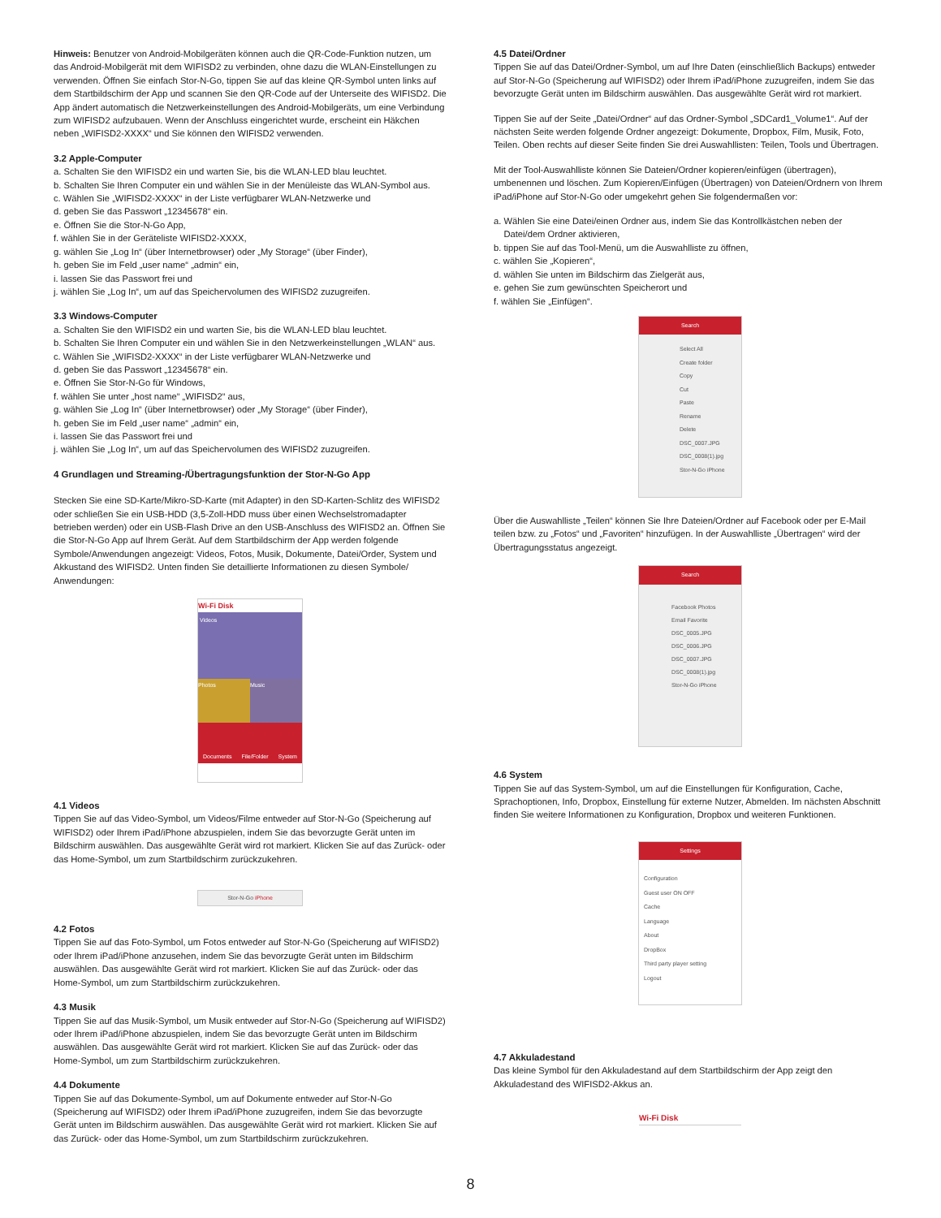Hinweis: Benutzer von Android-Mobilgeräten können auch die QR-Code-Funktion nutzen, um das Android-Mobilgerät mit dem WIFISD2 zu verbinden, ohne dazu die WLAN-Einstellungen zu verwenden. Öffnen Sie einfach Stor-N-Go, tippen Sie auf das kleine QR-Symbol unten links auf dem Startbildschirm der App und scannen Sie den QR-Code auf der Unterseite des WIFISD2. Die App ändert automatisch die Netzwerkeinstellungen des Android-Mobilgeräts, um eine Verbindung zum WIFISD2 aufzubauen. Wenn der Anschluss eingerichtet wurde, erscheint ein Häkchen neben „WIFISD2-XXXX“ und Sie können den WIFISD2 verwenden.
3.2 Apple-Computer
a. Schalten Sie den WIFISD2 ein und warten Sie, bis die WLAN-LED blau leuchtet.
b. Schalten Sie Ihren Computer ein und wählen Sie in der Menüleiste das WLAN-Symbol aus.
c. Wählen Sie „WIFISD2-XXXX“ in der Liste verfügbarer WLAN-Netzwerke und
d. geben Sie das Passwort „12345678“ ein.
e. Öffnen Sie die Stor-N-Go App,
f. wählen Sie in der Geräteliste WIFISD2-XXXX,
g. wählen Sie „Log In“ (über Internetbrowser) oder „My Storage“ (über Finder),
h. geben Sie im Feld „user name“ „admin“ ein,
i. lassen Sie das Passwort frei und
j. wählen Sie „Log In“, um auf das Speichervolumen des WIFISD2 zuzugreifen.
3.3 Windows-Computer
a. Schalten Sie den WIFISD2 ein und warten Sie, bis die WLAN-LED blau leuchtet.
b. Schalten Sie Ihren Computer ein und wählen Sie in den Netzwerkeinstellungen „WLAN“ aus.
c. Wählen Sie „WIFISD2-XXXX“ in der Liste verfügbarer WLAN-Netzwerke und
d. geben Sie das Passwort „12345678“ ein.
e. Öffnen Sie Stor-N-Go für Windows,
f. wählen Sie unter „host name“ „WIFISD2“ aus,
g. wählen Sie „Log In“ (über Internetbrowser) oder „My Storage“ (über Finder),
h. geben Sie im Feld „user name“ „admin“ ein,
i. lassen Sie das Passwort frei und
j. wählen Sie „Log In“, um auf das Speichervolumen des WIFISD2 zuzugreifen.
4 Grundlagen und Streaming-/Übertragungsfunktion der Stor-N-Go App
Stecken Sie eine SD-Karte/Mikro-SD-Karte (mit Adapter) in den SD-Karten-Schlitz des WIFISD2 oder schließen Sie ein USB-HDD (3,5-Zoll-HDD muss über einen Wechselstromadapter betrieben werden) oder ein USB-Flash Drive an den USB-Anschluss des WIFISD2 an. Öffnen Sie die Stor-N-Go App auf Ihrem Gerät. Auf dem Startbildschirm der App werden folgende Symbole/Anwendungen angezeigt: Videos, Fotos, Musik, Dokumente, Datei/Order, System und Akkustand des WIFISD2. Unten finden Sie detaillierte Informationen zu diesen Symbole/ Anwendungen:
Wi-Fi Disk
Videos
Photos Music
Documents File/Folder System
4.1 Videos
Tippen Sie auf das Video-Symbol, um Videos/Filme entweder auf Stor-N-Go (Speicherung auf WIFISD2) oder Ihrem iPad/iPhone abzuspielen, indem Sie das bevorzugte Gerät unten im Bildschirm auswählen. Das ausgewählte Gerät wird rot markiert. Klicken Sie auf das Zurück- oder das Home-Symbol, um zum Startbildschirm zurückzukehren.
Stor-N-Go iPhone
4.2 Fotos
Tippen Sie auf das Foto-Symbol, um Fotos entweder auf Stor-N-Go (Speicherung auf WIFISD2) oder Ihrem iPad/iPhone anzusehen, indem Sie das bevorzugte Gerät unten im Bildschirm auswählen. Das ausgewählte Gerät wird rot markiert. Klicken Sie auf das Zurück- oder das Home-Symbol, um zum Startbildschirm zurückzukehren.
4.3 Musik
Tippen Sie auf das Musik-Symbol, um Musik entweder auf Stor-N-Go (Speicherung auf WIFISD2) oder Ihrem iPad/iPhone abzuspielen, indem Sie das bevorzugte Gerät unten im Bildschirm auswählen. Das ausgewählte Gerät wird rot markiert. Klicken Sie auf das Zurück- oder das Home-Symbol, um zum Startbildschirm zurückzukehren.
4.4 Dokumente
Tippen Sie auf das Dokumente-Symbol, um auf Dokumente entweder auf Stor-N-Go (Speicherung auf WIFISD2) oder Ihrem iPad/iPhone zuzugreifen, indem Sie das bevorzugte Gerät unten im Bildschirm auswählen. Das ausgewählte Gerät wird rot markiert. Klicken Sie auf das Zurück- oder das Home-Symbol, um zum Startbildschirm zurückzukehren.
4.5 Datei/Ordner
Tippen Sie auf das Datei/Ordner-Symbol, um auf Ihre Daten (einschließlich Backups) entweder auf Stor-N-Go (Speicherung auf WIFISD2) oder Ihrem iPad/iPhone zuzugreifen, indem Sie das bevorzugte Gerät unten im Bildschirm auswählen. Das ausgewählte Gerät wird rot markiert.
Tippen Sie auf der Seite „Datei/Ordner“ auf das Ordner-Symbol „SDCard1_Volume1“. Auf der nächsten Seite werden folgende Ordner angezeigt: Dokumente, Dropbox, Film, Musik, Foto, Teilen. Oben rechts auf dieser Seite finden Sie drei Auswahllisten: Teilen, Tools und Übertragen.
Mit der Tool-Auswahlliste können Sie Dateien/Ordner kopieren/einfügen (übertragen), umbenennen und löschen. Zum Kopieren/Einfügen (Übertragen) von Dateien/Ordnern von Ihrem iPad/iPhone auf Stor-N-Go oder umgekehrt gehen Sie folgendermaßen vor:
a. Wählen Sie eine Datei/einen Ordner aus, indem Sie das Kontrollkästchen neben der
Datei/dem Ordner aktivieren,
b. tippen Sie auf das Tool-Menü, um die Auswahlliste zu öffnen,
c. wählen Sie „Kopieren“,
d. wählen Sie unten im Bildschirm das Zielgerät aus,
e. gehen Sie zum gewünschten Speicherort und
f. wählen Sie „Einfügen“.
Search
Select All
Create folder
Copy
Cut
Paste
Rename
Delete
DSC_0007.JPG
DSC_0008(1).jpg
Stor-N-Go iPhone
Über die Auswahlliste „Teilen“ können Sie Ihre Dateien/Ordner auf Facebook oder per E-Mail teilen bzw. zu „Fotos“ und „Favoriten“ hinzufügen. In der Auswahlliste „Übertragen“ wird der Übertragungsstatus angezeigt.
Search
Facebook Photos
Email Favorite
DSC_0005.JPG
DSC_0006.JPG
DSC_0007.JPG
DSC_0008(1).jpg
Stor-N-Go iPhone
4.6 System
Tippen Sie auf das System-Symbol, um auf die Einstellungen für Konfiguration, Cache, Sprachoptionen, Info, Dropbox, Einstellung für externe Nutzer, Abmelden. Im nächsten Abschnitt finden Sie weitere Informationen zu Konfiguration, Dropbox und weiteren Funktionen.
Settings
Configuration
Guest user ON OFF
Cache
Language
About
DropBox
Third party player setting
Logout
4.7 Akkuladestand
Das kleine Symbol für den Akkuladestand auf dem Startbildschirm der App zeigt den Akkuladestand des WIFISD2-Akkus an.
Wi-Fi Disk
8